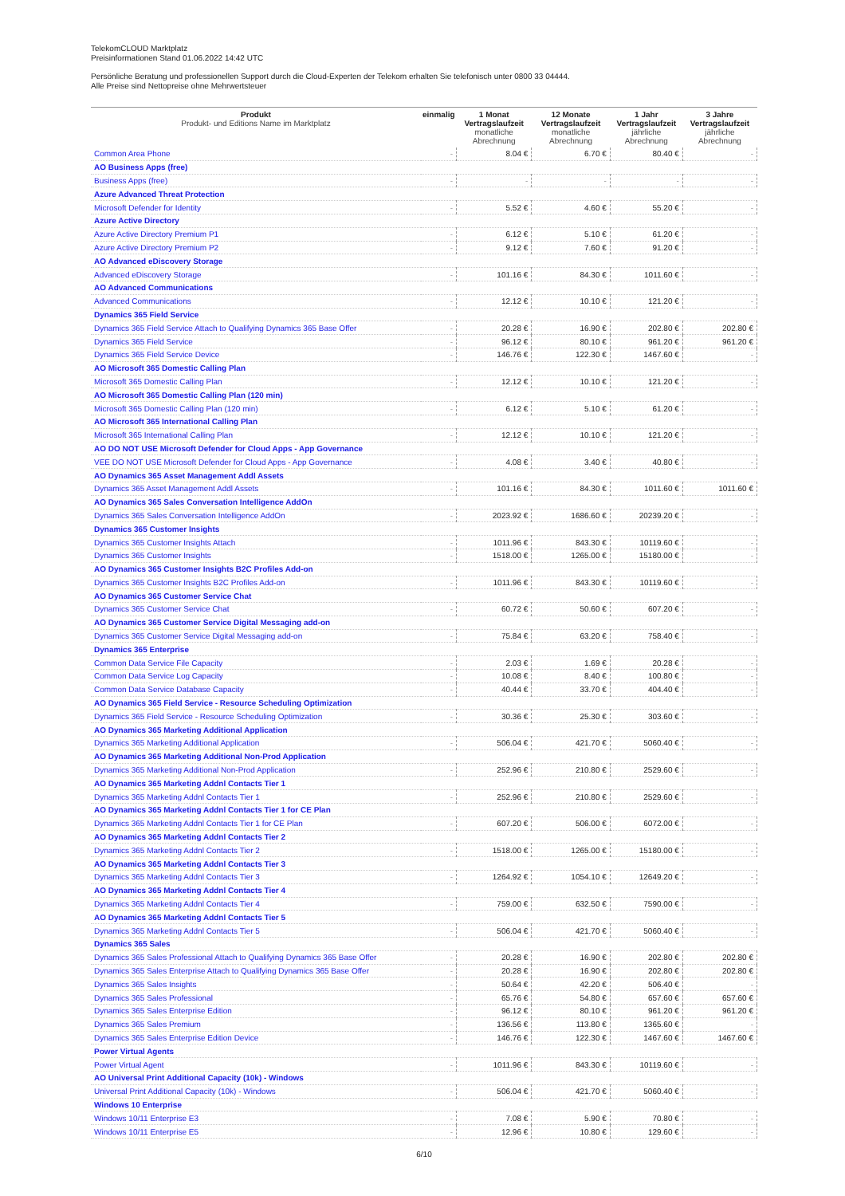TelekomCLOUD Marktplatz
Preisinformationen Stand 01.06.2022 14:42 UTC
Persönliche Beratung und professionellen Support durch die Cloud-Experten der Telekom erhalten Sie telefonisch unter 0800 33 04444.
Alle Preise sind Nettopreise ohne Mehrwertsteuer
| Produkt Produkt- und Editions Name im Marktplatz | einmalig | 1 Monat Vertragslaufzeit monatliche Abrechnung | 12 Monate Vertragslaufzeit monatliche Abrechnung | 1 Jahr Vertragslaufzeit jährliche Abrechnung | 3 Jahre Vertragslaufzeit jährliche Abrechnung |
| --- | --- | --- | --- | --- | --- |
| Common Area Phone | - | 8.04 € | 6.70 € | 80.40 € | - |
| AO Business Apps (free) | | | | | |
| Business Apps (free) | - | - | - | - | - |
| Azure Advanced Threat Protection | | | | | |
| Microsoft Defender for Identity | - | 5.52 € | 4.60 € | 55.20 € | - |
| Azure Active Directory | | | | | |
| Azure Active Directory Premium P1 | - | 6.12 € | 5.10 € | 61.20 € | - |
| Azure Active Directory Premium P2 | - | 9.12 € | 7.60 € | 91.20 € | - |
| AO Advanced eDiscovery Storage | | | | | |
| Advanced eDiscovery Storage | - | 101.16 € | 84.30 € | 1011.60 € | - |
| AO Advanced Communications | | | | | |
| Advanced Communications | - | 12.12 € | 10.10 € | 121.20 € | - |
| Dynamics 365 Field Service | | | | | |
| Dynamics 365 Field Service Attach to Qualifying Dynamics 365 Base Offer | - | 20.28 € | 16.90 € | 202.80 € | 202.80 € |
| Dynamics 365 Field Service | - | 96.12 € | 80.10 € | 961.20 € | 961.20 € |
| Dynamics 365 Field Service Device | - | 146.76 € | 122.30 € | 1467.60 € | - |
| AO Microsoft 365 Domestic Calling Plan | | | | | |
| Microsoft 365 Domestic Calling Plan | - | 12.12 € | 10.10 € | 121.20 € | - |
| AO Microsoft 365 Domestic Calling Plan (120 min) | | | | | |
| Microsoft 365 Domestic Calling Plan (120 min) | - | 6.12 € | 5.10 € | 61.20 € | - |
| AO Microsoft 365 International Calling Plan | | | | | |
| Microsoft 365 International Calling Plan | - | 12.12 € | 10.10 € | 121.20 € | - |
| AO DO NOT USE Microsoft Defender for Cloud Apps - App Governance | | | | | |
| VEE DO NOT USE Microsoft Defender for Cloud Apps - App Governance | - | 4.08 € | 3.40 € | 40.80 € | - |
| AO Dynamics 365 Asset Management Addl Assets | | | | | |
| Dynamics 365 Asset Management Addl Assets | - | 101.16 € | 84.30 € | 1011.60 € | 1011.60 € |
| AO Dynamics 365 Sales Conversation Intelligence AddOn | | | | | |
| Dynamics 365 Sales Conversation Intelligence AddOn | - | 2023.92 € | 1686.60 € | 20239.20 € | - |
| Dynamics 365 Customer Insights | | | | | |
| Dynamics 365 Customer Insights Attach | - | 1011.96 € | 843.30 € | 10119.60 € | - |
| Dynamics 365 Customer Insights | - | 1518.00 € | 1265.00 € | 15180.00 € | - |
| AO Dynamics 365 Customer Insights B2C Profiles Add-on | | | | | |
| Dynamics 365 Customer Insights B2C Profiles Add-on | - | 1011.96 € | 843.30 € | 10119.60 € | - |
| AO Dynamics 365 Customer Service Chat | | | | | |
| Dynamics 365 Customer Service Chat | - | 60.72 € | 50.60 € | 607.20 € | - |
| AO Dynamics 365 Customer Service Digital Messaging add-on | | | | | |
| Dynamics 365 Customer Service Digital Messaging add-on | - | 75.84 € | 63.20 € | 758.40 € | - |
| Dynamics 365 Enterprise | | | | | |
| Common Data Service File Capacity | - | 2.03 € | 1.69 € | 20.28 € | - |
| Common Data Service Log Capacity | - | 10.08 € | 8.40 € | 100.80 € | - |
| Common Data Service Database Capacity | - | 40.44 € | 33.70 € | 404.40 € | - |
| AO Dynamics 365 Field Service - Resource Scheduling Optimization | | | | | |
| Dynamics 365 Field Service - Resource Scheduling Optimization | - | 30.36 € | 25.30 € | 303.60 € | - |
| AO Dynamics 365 Marketing Additional Application | | | | | |
| Dynamics 365 Marketing Additional Application | - | 506.04 € | 421.70 € | 5060.40 € | - |
| AO Dynamics 365 Marketing Additional Non-Prod Application | | | | | |
| Dynamics 365 Marketing Additional Non-Prod Application | - | 252.96 € | 210.80 € | 2529.60 € | - |
| AO Dynamics 365 Marketing Addnl Contacts Tier 1 | | | | | |
| Dynamics 365 Marketing Addnl Contacts Tier 1 | - | 252.96 € | 210.80 € | 2529.60 € | - |
| AO Dynamics 365 Marketing Addnl Contacts Tier 1 for CE Plan | | | | | |
| Dynamics 365 Marketing Addnl Contacts Tier 1 for CE Plan | - | 607.20 € | 506.00 € | 6072.00 € | - |
| AO Dynamics 365 Marketing Addnl Contacts Tier 2 | | | | | |
| Dynamics 365 Marketing Addnl Contacts Tier 2 | - | 1518.00 € | 1265.00 € | 15180.00 € | - |
| AO Dynamics 365 Marketing Addnl Contacts Tier 3 | | | | | |
| Dynamics 365 Marketing Addnl Contacts Tier 3 | - | 1264.92 € | 1054.10 € | 12649.20 € | - |
| AO Dynamics 365 Marketing Addnl Contacts Tier 4 | | | | | |
| Dynamics 365 Marketing Addnl Contacts Tier 4 | - | 759.00 € | 632.50 € | 7590.00 € | - |
| AO Dynamics 365 Marketing Addnl Contacts Tier 5 | | | | | |
| Dynamics 365 Marketing Addnl Contacts Tier 5 | - | 506.04 € | 421.70 € | 5060.40 € | - |
| Dynamics 365 Sales | | | | | |
| Dynamics 365 Sales Professional Attach to Qualifying Dynamics 365 Base Offer | - | 20.28 € | 16.90 € | 202.80 € | 202.80 € |
| Dynamics 365 Sales Enterprise Attach to Qualifying Dynamics 365 Base Offer | - | 20.28 € | 16.90 € | 202.80 € | 202.80 € |
| Dynamics 365 Sales Insights | - | 50.64 € | 42.20 € | 506.40 € | - |
| Dynamics 365 Sales Professional | - | 65.76 € | 54.80 € | 657.60 € | 657.60 € |
| Dynamics 365 Sales Enterprise Edition | - | 96.12 € | 80.10 € | 961.20 € | 961.20 € |
| Dynamics 365 Sales Premium | - | 136.56 € | 113.80 € | 1365.60 € | - |
| Dynamics 365 Sales Enterprise Edition Device | - | 146.76 € | 122.30 € | 1467.60 € | 1467.60 € |
| Power Virtual Agents | | | | | |
| Power Virtual Agent | - | 1011.96 € | 843.30 € | 10119.60 € | - |
| AO Universal Print Additional Capacity (10k) - Windows | | | | | |
| Universal Print Additional Capacity (10k) - Windows | - | 506.04 € | 421.70 € | 5060.40 € | - |
| Windows 10 Enterprise | | | | | |
| Windows 10/11 Enterprise E3 | - | 7.08 € | 5.90 € | 70.80 € | - |
| Windows 10/11 Enterprise E5 | - | 12.96 € | 10.80 € | 129.60 € | - |
6/10